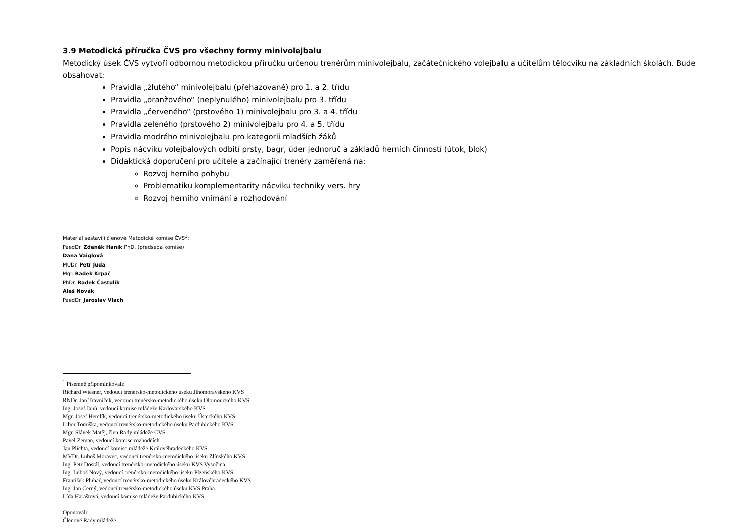3.9 Metodická příručka ČVS pro všechny formy minivolejbalu
Metodický úsek ČVS vytvoří odbornou metodickou příručku určenou trenérům minivolejbalu, začátečnického volejbalu a učitelům tělocviku na základních školách. Bude obsahovat:
Pravidla „žlutého“ minivolejbalu (přehazované) pro 1. a 2. třídu
Pravidla „oranžového“ (neplynulého) minivolejbalu pro 3. třídu
Pravidla „červeného“ (prstového 1) minivolejbalu pro 3. a 4. třídu
Pravidla zeleného (prstového 2) minivolejbalu pro 4. a 5. třídu
Pravidla modrého minivolejbalu pro kategorii mladších žáků
Popis nácviku volejbalových odbití prsty, bagr, úder jednoruč a základů herních činností (útok, blok)
Didaktická doporučení pro učitele a začínající trenéry zaměřená na:
Rozvoj herního pohybu
Problematiku komplementarity nácviku techniky vers. hry
Rozvoj herního vnímání a rozhodování
Materiál sestavili členové Metodické komise ČVS<sup>1</sup>:
PaedDr. Zdeněk Haník PhD. (předseda komise)
Dana Vaiglová
MUDr. Petr Juda
Mgr. Radek Krpač
PhDr. Radek Častulík
Aleš Novák
PaedDr. Jaroslav Vlach
<sup>1</sup> Písemně připomínkovali:
Richard Wiesner, vedoucí trenérsko-metodického úseku Jihomoravského KVS
RNDr. Jan Trávníček, vedoucí trenérsko-metodického úseku Olomouckého KVS
Ing. Josef Janů, vedoucí komise mládeže Karlovarského KVS
Mgr. Josef Herclík, vedoucí trenérsko-metodického úseku Ústeckého KVS
Libor Tomiška, vedoucí trenérsko-metodického úseku Pardubického KVS
Mgr. Slávek Matěj, člen Rady mládeže ČVS
Pavel Zeman, vedoucí komise rozhodčích
Jan Plichta, vedoucí komise mládeže Královéhradeckého KVS
MVDr. Luboš Moravec, vedoucí trenérsko-metodického úseku Zlínského KVS
Ing. Petr Dostál, vedoucí trenérsko-metodického úseku KVS Vysočina
Ing. Luboš Nový, vedoucí trenérsko-metodického úseku Plzeňského KVS
František Pluhař, vedoucí trenérsko-metodického úseku Královéhradeckého KVS
Ing. Jan Černý, vedoucí trenérsko-metodického úseku KVS Praha
Lída Haraštová, vedoucí komise mládeže Pardubického KVS
Oponovali:
Členové Rady mládeže